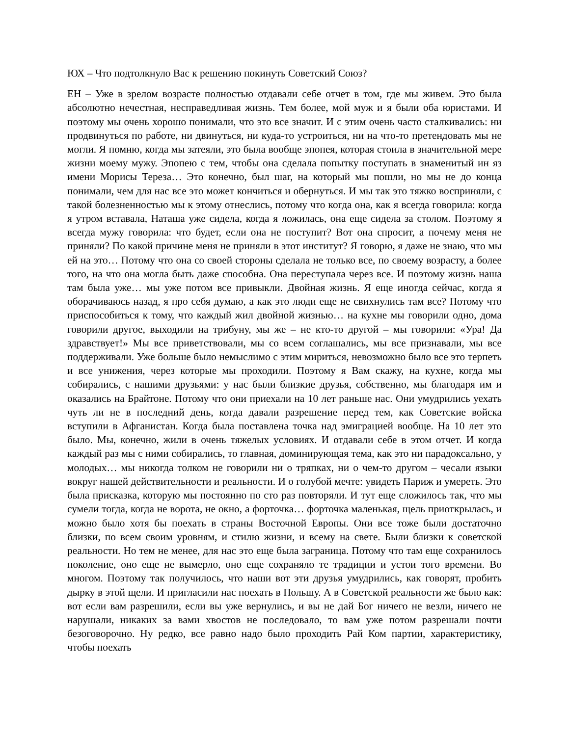ЮХ – Что подтолкнуло Вас к решению покинуть Советский Союз?
ЕН – Уже в зрелом возрасте полностью отдавали себе отчет в том, где мы живем. Это была абсолютно нечестная, несправедливая жизнь. Тем более, мой муж и я были оба юристами. И поэтому мы очень хорошо понимали, что это все значит. И с этим очень часто сталкивались: ни продвинуться по работе, ни двинуться, ни куда-то устроиться, ни на что-то претендовать мы не могли. Я помню, когда мы затеяли, это была вообще эпопея, которая стоила в значительной мере жизни моему мужу. Эпопею с тем, чтобы она сделала попытку поступать в знаменитый ин яз имени Морисы Тереза… Это конечно, был шаг, на который мы пошли, но мы не до конца понимали, чем для нас все это может кончиться и обернуться. И мы так это тяжко восприняли, с такой болезненностью мы к этому отнеслись, потому что когда она, как я всегда говорила: когда я утром вставала, Наташа уже сидела, когда я ложилась, она еще сидела за столом. Поэтому я всегда мужу говорила: что будет, если она не поступит? Вот она спросит, а почему меня не приняли? По какой причине меня не приняли в этот институт? Я говорю, я даже не знаю, что мы ей на это… Потому что она со своей стороны сделала не только все, по своему возрасту, а более того, на что она могла быть даже способна. Она переступала через все. И поэтому жизнь наша там была уже… мы уже потом все привыкли. Двойная жизнь. Я еще иногда сейчас, когда я оборачиваюсь назад, я про себя думаю, а как это люди еще не свихнулись там все? Потому что приспособиться к тому, что каждый жил двойной жизнью… на кухне мы говорили одно, дома говорили другое, выходили на трибуну, мы же – не кто-то другой – мы говорили: «Ура! Да здравствует!» Мы все приветствовали, мы со всем соглашались, мы все признавали, мы все поддерживали. Уже больше было немыслимо с этим мириться, невозможно было все это терпеть и все унижения, через которые мы проходили. Поэтому я Вам скажу, на кухне, когда мы собирались, с нашими друзьями: у нас были близкие друзья, собственно, мы благодаря им и оказались на Брайтоне. Потому что они приехали на 10 лет раньше нас. Они умудрились уехать чуть ли не в последний день, когда давали разрешение перед тем, как Советские войска вступили в Афганистан. Когда была поставлена точка над эмиграцией вообще. На 10 лет это было. Мы, конечно, жили в очень тяжелых условиях. И отдавали себе в этом отчет. И когда каждый раз мы с ними собирались, то главная, доминирующая тема, как это ни парадоксально, у молодых… мы никогда толком не говорили ни о тряпках, ни о чем-то другом – чесали языки вокруг нашей действительности и реальности. И о голубой мечте: увидеть Париж и умереть. Это была присказка, которую мы постоянно по сто раз повторяли. И тут еще сложилось так, что мы сумели тогда, когда не ворота, не окно, а форточка… форточка маленькая, щель приоткрылась, и можно было хотя бы поехать в страны Восточной Европы. Они все тоже были достаточно близки, по всем своим уровням, и стилю жизни, и всему на свете. Были близки к советской реальности. Но тем не менее, для нас это еще была заграница. Потому что там еще сохранилось поколение, оно еще не вымерло, оно еще сохраняло те традиции и устои того времени. Во многом. Поэтому так получилось, что наши вот эти друзья умудрились, как говорят, пробить дырку в этой щели. И пригласили нас поехать в Польшу. А в Советской реальности же было как: вот если вам разрешили, если вы уже вернулись, и вы не дай Бог ничего не везли, ничего не нарушали, никаких за вами хвостов не последовало, то вам уже потом разрешали почти безоговорочно. Ну редко, все равно надо было проходить Рай Ком партии, характеристику, чтобы поехать